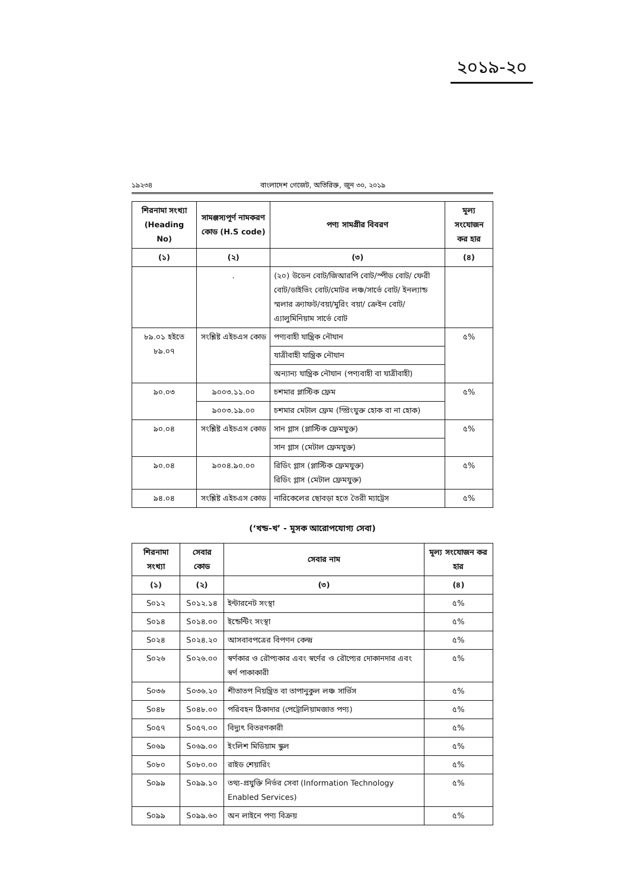২০১৯-২০
১৯২৩৪ বাংলাদেশ গেজেট, অতিরিক্ত, জুন ৩০, ২০১৯
| শিরনামা সংখ্যা (Heading No) | সামঞ্জস্যপূর্ণ নামকরণ কোড (H.S code) | পণ্য সামগ্রীর বিবরণ | মূল্য সংযোজন কর হার |
| --- | --- | --- | --- |
| (১) | (২) | (৩) | (৪) |
| | . | (২০) উডেন বোট/জিআরপি বোট/স্পীড বোট/ ফেরী বোট/ডাইভিং বোট/মোটর লঞ্চ/সার্ভে বোট/ ইনল্যান্ড স্মলার ক্র্যাফট/বয়া/মুরিং বয়া/ ক্রেইন বোট/ এ্যালুমিনিয়াম সার্ভে বোট | |
| ৮৯.০১ হইতে ৮৯.০৭ | সংশ্লিষ্ট এইচএস কোড | পণ্যবাহী যান্ত্রিক নৌযান | ৫% |
| | | যাত্রীবাহী যান্ত্রিক নৌযান | |
| | | অন্যান্য যান্ত্রিক নৌযান (পণ্যবাহী বা যাত্রীবাহী) | |
| ৯০.০৩ | ৯০০৩.১১.০০ | চশমার প্লাস্টিক ফ্রেম | ৫% |
| | ৯০০৩.১৯.০০ | চশমার মেটাল ফ্রেম (স্প্রিংযুক্ত হোক বা না হোক) | |
| ৯০.০৪ | সংশ্লিষ্ট এইচএস কোড | সান গ্লাস (প্লাস্টিক ফ্রেমযুক্ত) | ৫% |
| | | সান গ্লাস (মেটাল ফ্রেমযুক্ত) | |
| ৯০.০৪ | ৯০০৪.৯০.০০ | রিডিং গ্লাস (প্লাস্টিক ফ্রেমযুক্ত) রিডিং গ্লাস (মেটাল ফ্রেমযুক্ত) | ৫% |
| ৯৪.০৪ | সংশ্লিষ্ট এইচএস কোড | নারিকেলের ছোবড়া হতে তৈরী ম্যাট্রেস | ৫% |
(‘খন্ড-খ’ - মূসক আরোপযোগ্য সেবা)
| শিরনামা সংখ্যা | সেবার কোড | সেবার নাম | মূল্য সংযোজন কর হার |
| --- | --- | --- | --- |
| (১) | (২) | (৩) | (৪) |
| S০১২ | S০১২.১৪ | ইন্টারনেট সংস্থা | ৫% |
| S০১৪ | S০১৪.০০ | ইন্ডেন্টিং সংস্থা | ৫% |
| S০২৪ | S০২৪.২০ | আসবাবপত্রের বিপণন কেন্দ্র | ৫% |
| S০২৬ | S০২৬.০০ | স্বর্ণকার ও রৌপ্যকার এবং স্বর্ণের ও রৌপ্যের দোকানদার এবং স্বর্ণ পাকাকারী | ৫% |
| S০৩৬ | S০৩৬.২০ | শীতাতপ নিয়ন্ত্রিত বা তাপানুকুল লঞ্চ সার্ভিস | ৫% |
| S০৪৮ | S০৪৮.০০ | পরিবহন ঠিকাদার (পেট্রোলিয়ামজাত পণ্য) | ৫% |
| S০৫৭ | S০৫৭.০০ | বিদ্যুৎ বিতরণকারী | ৫% |
| S০৬৯ | S০৬৯.০০ | ইংলিশ মিডিয়াম স্কুল | ৫% |
| S০৮০ | S০৮০.০০ | রাইড শেয়ারিং | ৫% |
| S০৯৯ | S০৯৯.১০ | তথ্য-প্রযুক্তি নির্ভর সেবা (Information Technology Enabled Services) | ৫% |
| S০৯৯ | S০৯৯.৬০ | অন লাইনে পণ্য বিক্রয় | ৫% |